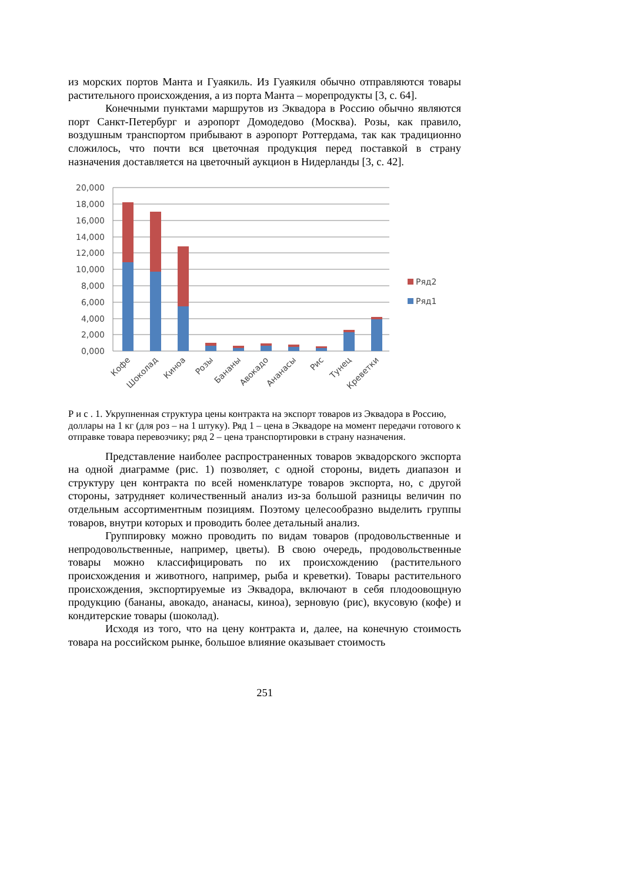из морских портов Манта и Гуаякиль. Из Гуаякиля обычно отправляются товары растительного происхождения, а из порта Манта – морепродукты [3, с. 64].
Конечными пунктами маршрутов из Эквадора в Россию обычно являются порт Санкт-Петербург и аэропорт Домодедово (Москва). Розы, как правило, воздушным транспортом прибывают в аэропорт Роттердама, так как традиционно сложилось, что почти вся цветочная продукция перед поставкой в страну назначения доставляется на цветочный аукцион в Нидерланды [3, с. 42].
20,000
18,000
16,000
14,000
12,000
10,000
8,000
6,000
4,000
2,000
0,000
Ряд2
Ряд1
Кофе
Шоколад
Киноа
Розы
Бананы
Авокадо
Ананасы
Рис
Тунец
Креветки
Р и с . 1. Укрупненная структура цены контракта на экспорт товаров из Эквадора в Россию, доллары на 1 кг (для роз – на 1 штуку). Ряд 1 – цена в Эквадоре на момент передачи готового к отправке товара перевозчику; ряд 2 – цена транспортировки в страну назначения.
Представление наиболее распространенных товаров эквадорского экспорта на одной диаграмме (рис. 1) позволяет, с одной стороны, видеть диапазон и структуру цен контракта по всей номенклатуре товаров экспорта, но, с другой стороны, затрудняет количественный анализ из-за большой разницы величин по отдельным ассортиментным позициям. Поэтому целесообразно выделить группы товаров, внутри которых и проводить более детальный анализ.
Группировку можно проводить по видам товаров (продовольственные и непродовольственные, например, цветы). В свою очередь, продовольственные товары можно классифицировать по их происхождению (растительного происхождения и животного, например, рыба и креветки). Товары растительного происхождения, экспортируемые из Эквадора, включают в себя плодоовощную продукцию (бананы, авокадо, ананасы, киноа), зерновую (рис), вкусовую (кофе) и кондитерские товары (шоколад).
Исходя из того, что на цену контракта и, далее, на конечную стоимость товара на российском рынке, большое влияние оказывает стоимость
251